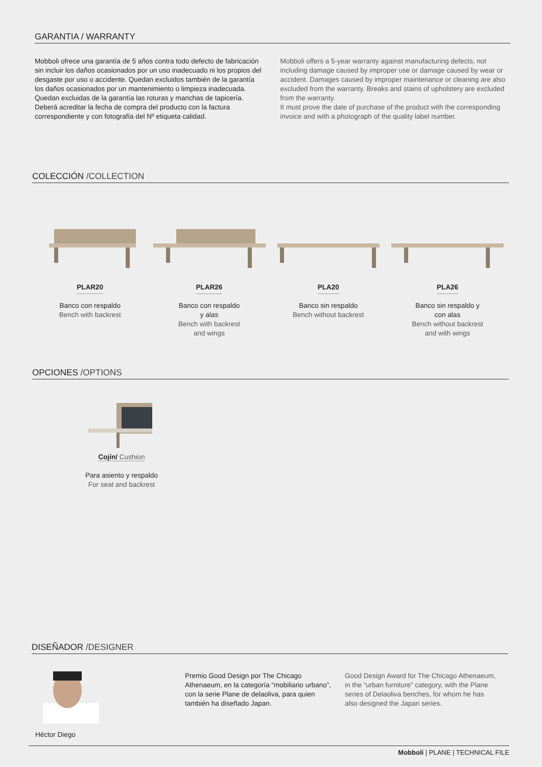GARANTIA / WARRANTY
Mobboli ofrece una garantía de 5 años contra todo defecto de fabricación sin incluir los daños ocasionados por un uso inadecuado ni los propios del desgaste por uso o accidente. Quedan excluidos también de la garantía los daños ocasionados por un mantenimiento o limpieza inadecuada. Quedan excluidas de la garantía las roturas y manchas de tapicería.
Deberá acreditar la fecha de compra del producto con la factura correspondiente y con fotografía del Nº etiqueta calidad.
Mobboli offers a 5-year warranty against manufacturing defects, not including damage caused by improper use or damage caused by wear or accident. Damages caused by improper maintenance or cleaning are also excluded from the warranty. Breaks and stains of upholstery are excluded from the warranty.
It must prove the date of purchase of the product with the corresponding invoice and with a photograph of the quality label number.
COLECCIÓN /COLLECTION
PLAR20
Banco con respaldo
Bench with backrest
PLAR26
Banco con respaldo
y alas
Bench with backrest
and wings
PLA20
Banco sin respaldo
Bench without backrest
PLA26
Banco sin respaldo y
con alas
Bench without backrest
and with wings
OPCIONES /OPTIONS
Cojín/ Cushion
Para asiento y respaldo
For seat and backrest
DISEÑADOR /DESIGNER
Héctor Diego Premio Good Design por The Chicago Athenaeum, en la categoría “mobiliario urbano”, con la serie Plane de delaoliva, para quien también ha diseñado Japan.
Good Design Award for The Chicago Athenaeum, in the “urban furniture” category, with the Plane series of Delaoliva benches, for whom he has also designed the Japan series.
Mobboli | PLANE | TECHNICAL FILE